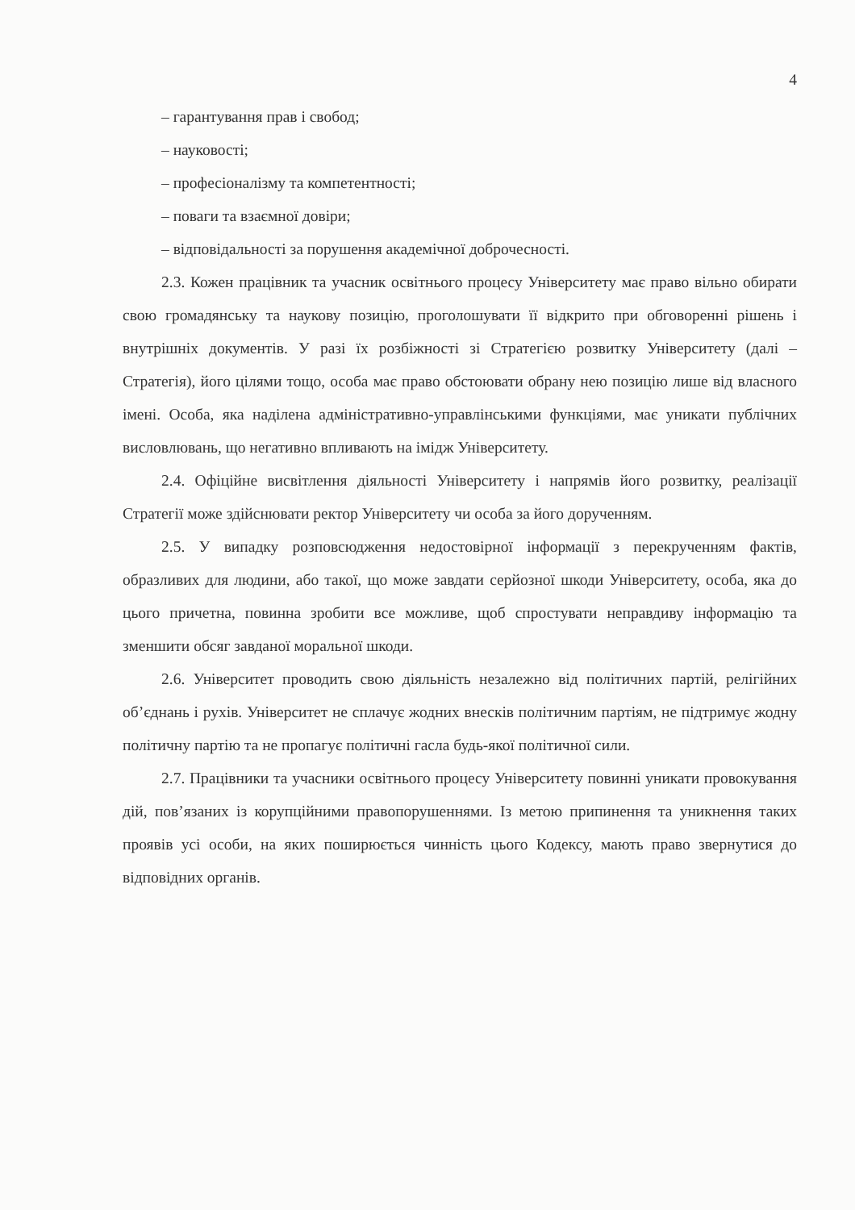4
– гарантування прав і свобод;
– науковості;
– професіоналізму та компетентності;
– поваги та взаємної довіри;
– відповідальності за порушення академічної доброчесності.
2.3. Кожен працівник та учасник освітнього процесу Університету має право вільно обирати свою громадянську та наукову позицію, проголошувати її відкрито при обговоренні рішень і внутрішніх документів. У разі їх розбіжності зі Стратегією розвитку Університету (далі – Стратегія), його цілями тощо, особа має право обстоювати обрану нею позицію лише від власного імені. Особа, яка наділена адміністративно-управлінськими функціями, має уникати публічних висловлювань, що негативно впливають на імідж Університету.
2.4. Офіційне висвітлення діяльності Університету і напрямів його розвитку, реалізації Стратегії може здійснювати ректор Університету чи особа за його дорученням.
2.5. У випадку розповсюдження недостовірної інформації з перекрученням фактів, образливих для людини, або такої, що може завдати серйозної шкоди Університету, особа, яка до цього причетна, повинна зробити все можливе, щоб спростувати неправдиву інформацію та зменшити обсяг завданої моральної шкоди.
2.6. Університет проводить свою діяльність незалежно від політичних партій, релігійних об’єднань і рухів. Університет не сплачує жодних внесків політичним партіям, не підтримує жодну політичну партію та не пропагує політичні гасла будь-якої політичної сили.
2.7. Працівники та учасники освітнього процесу Університету повинні уникати провокування дій, пов’язаних із корупційними правопорушеннями. Із метою припинення та уникнення таких проявів усі особи, на яких поширюється чинність цього Кодексу, мають право звернутися до відповідних органів.